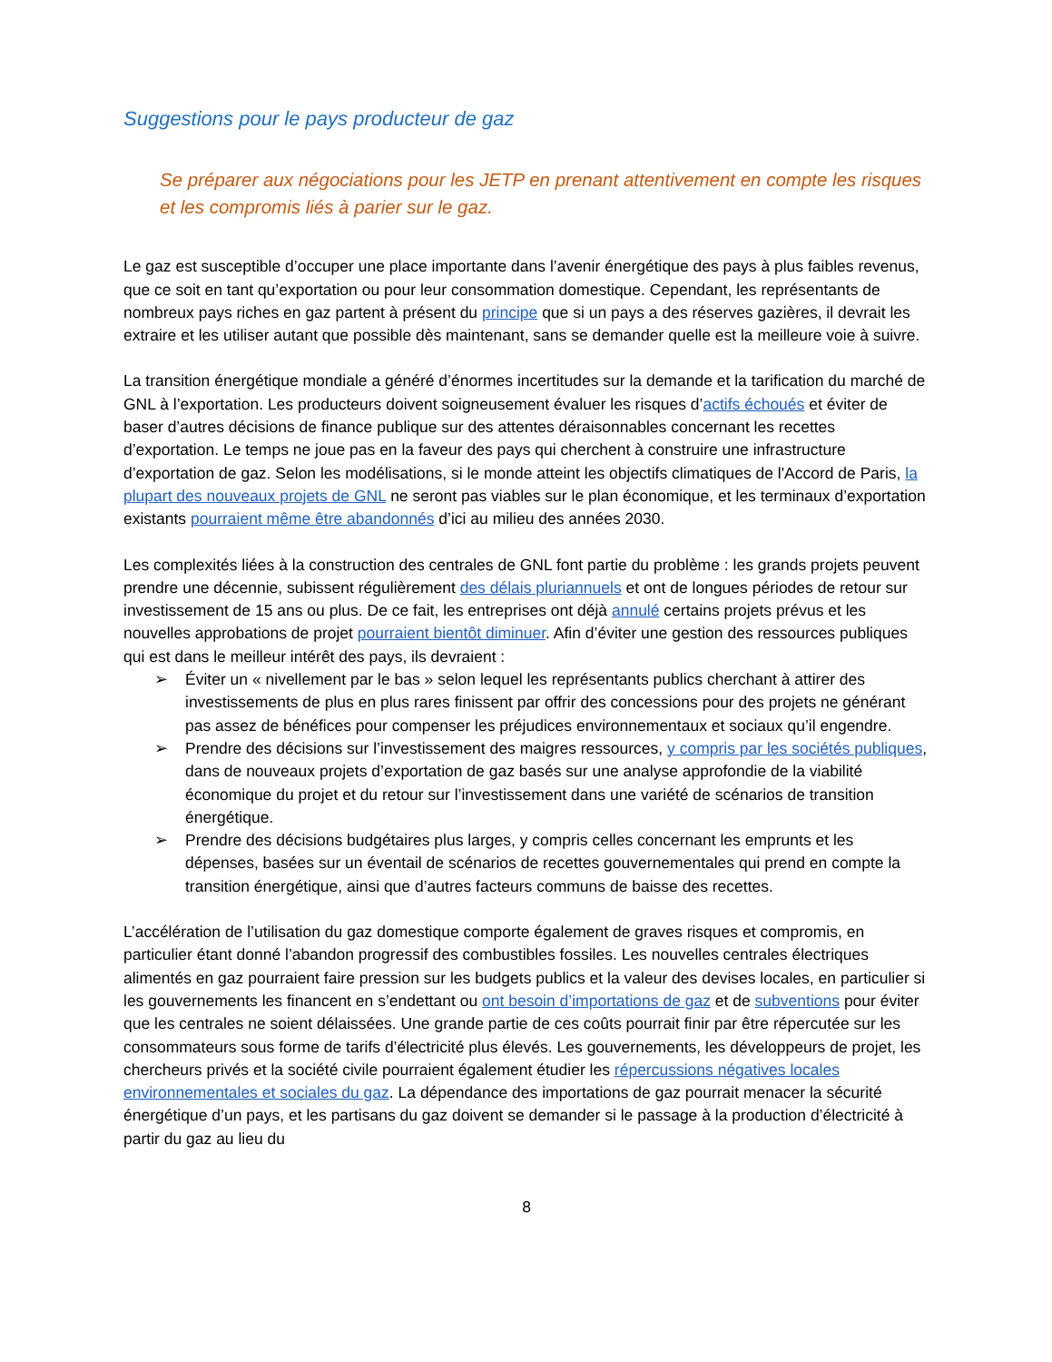Suggestions pour le pays producteur de gaz
Se préparer aux négociations pour les JETP en prenant attentivement en compte les risques et les compromis liés à parier sur le gaz.
Le gaz est susceptible d’occuper une place importante dans l’avenir énergétique des pays à plus faibles revenus, que ce soit en tant qu’exportation ou pour leur consommation domestique. Cependant, les représentants de nombreux pays riches en gaz partent à présent du principe que si un pays a des réserves gazières, il devrait les extraire et les utiliser autant que possible dès maintenant, sans se demander quelle est la meilleure voie à suivre.
La transition énergétique mondiale a généré d’énormes incertitudes sur la demande et la tarification du marché de GNL à l’exportation. Les producteurs doivent soigneusement évaluer les risques d’actifs échoués et éviter de baser d’autres décisions de finance publique sur des attentes déraisonnables concernant les recettes d’exportation. Le temps ne joue pas en la faveur des pays qui cherchent à construire une infrastructure d’exportation de gaz. Selon les modélisations, si le monde atteint les objectifs climatiques de l'Accord de Paris, la plupart des nouveaux projets de GNL ne seront pas viables sur le plan économique, et les terminaux d’exportation existants pourraient même être abandonnés d’ici au milieu des années 2030.
Les complexités liées à la construction des centrales de GNL font partie du problème : les grands projets peuvent prendre une décennie, subissent régulièrement des délais pluriannuels et ont de longues périodes de retour sur investissement de 15 ans ou plus. De ce fait, les entreprises ont déjà annulé certains projets prévus et les nouvelles approbations de projet pourraient bientôt diminuer. Afin d’éviter une gestion des ressources publiques qui est dans le meilleur intérêt des pays, ils devraient :
➢ Éviter un « nivellement par le bas » selon lequel les représentants publics cherchant à attirer des investissements de plus en plus rares finissent par offrir des concessions pour des projets ne générant pas assez de bénéfices pour compenser les préjudices environnementaux et sociaux qu’il engendre.
➢ Prendre des décisions sur l’investissement des maigres ressources, y compris par les sociétés publiques, dans de nouveaux projets d’exportation de gaz basés sur une analyse approfondie de la viabilité économique du projet et du retour sur l’investissement dans une variété de scénarios de transition énergétique.
➢ Prendre des décisions budgétaires plus larges, y compris celles concernant les emprunts et les dépenses, basées sur un éventail de scénarios de recettes gouvernementales qui prend en compte la transition énergétique, ainsi que d’autres facteurs communs de baisse des recettes.
L’accélération de l’utilisation du gaz domestique comporte également de graves risques et compromis, en particulier étant donné l’abandon progressif des combustibles fossiles. Les nouvelles centrales électriques alimentés en gaz pourraient faire pression sur les budgets publics et la valeur des devises locales, en particulier si les gouvernements les financent en s’endettant ou ont besoin d’importations de gaz et de subventions pour éviter que les centrales ne soient délaissées. Une grande partie de ces coûts pourrait finir par être répercutée sur les consommateurs sous forme de tarifs d’électricité plus élevés. Les gouvernements, les développeurs de projet, les chercheurs privés et la société civile pourraient également étudier les répercussions négatives locales environnementales et sociales du gaz. La dépendance des importations de gaz pourrait menacer la sécurité énergétique d’un pays, et les partisans du gaz doivent se demander si le passage à la production d’électricité à partir du gaz au lieu du
8